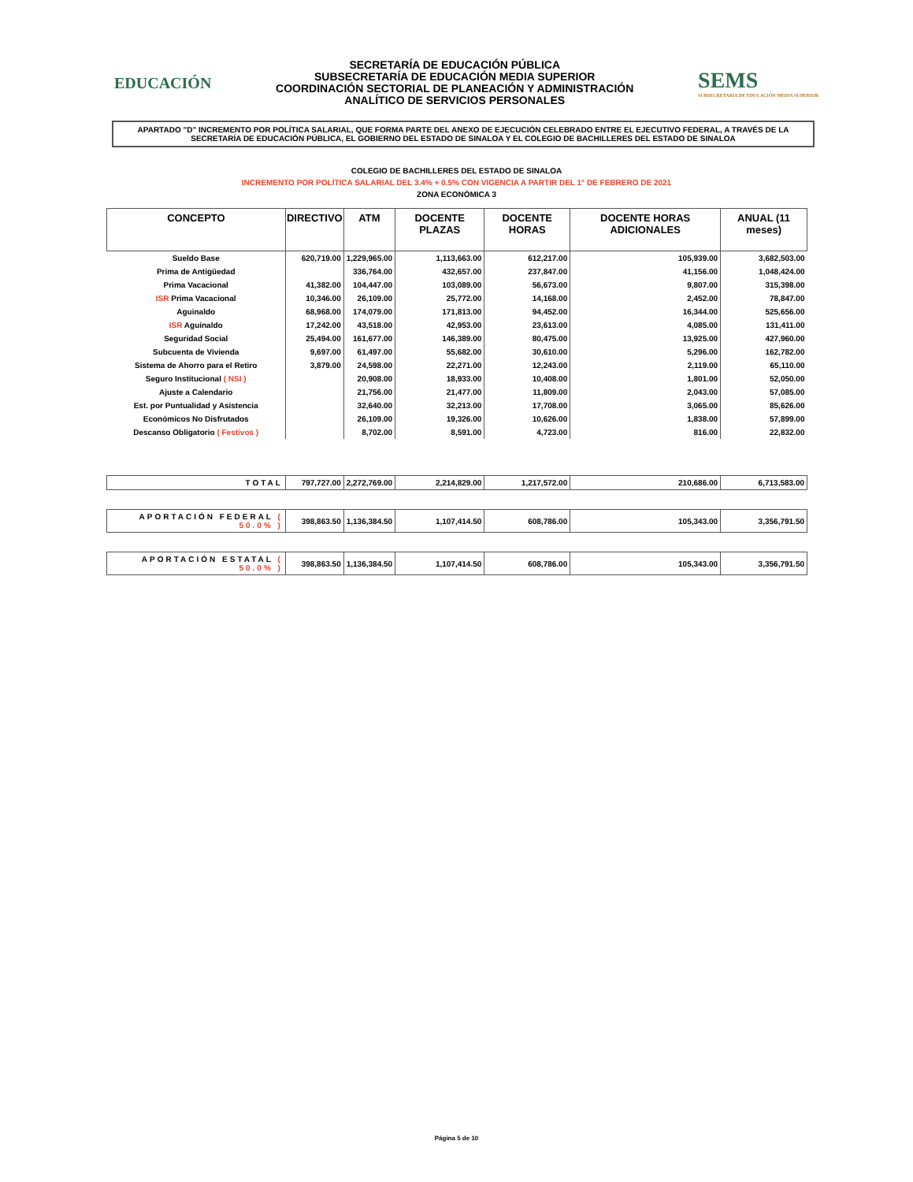EDUCACIÓN
SECRETARÍA DE EDUCACIÓN PÚBLICA
SUBSECRETARÍA DE EDUCACIÓN MEDIA SUPERIOR
COORDINACIÓN SECTORIAL DE PLANEACIÓN Y ADMINISTRACIÓN
ANALÍTICO DE SERVICIOS PERSONALES
SEMS
SUBSECRETARÍA DE EDUCACIÓN MEDIA SUPERIOR
APARTADO "D" INCREMENTO POR POLÍTICA SALARIAL, QUE FORMA PARTE DEL ANEXO DE EJECUCIÓN CELEBRADO ENTRE EL EJECUTIVO FEDERAL, A TRAVÉS DE LA SECRETARÍA DE EDUCACIÓN PÚBLICA, EL GOBIERNO DEL ESTADO DE SINALOA Y EL COLEGIO DE BACHILLERES DEL ESTADO DE SINALOA
COLEGIO DE BACHILLERES DEL ESTADO DE SINALOA
INCREMENTO POR POLÍTICA SALARIAL DEL 3.4% + 0.5% CON VIGENCIA A PARTIR DEL 1° DE FEBRERO DE 2021
ZONA ECONÓMICA 3
| CONCEPTO | DIRECTIVO | ATM | DOCENTE PLAZAS | DOCENTE HORAS | DOCENTE HORAS ADICIONALES | ANUAL (11 meses) |
| --- | --- | --- | --- | --- | --- | --- |
| Sueldo Base | 620,719.00 | 1,229,965.00 | 1,113,663.00 | 612,217.00 | 105,939.00 | 3,682,503.00 |
| Prima de Antigüedad | | 336,764.00 | 432,657.00 | 237,847.00 | 41,156.00 | 1,048,424.00 |
| Prima Vacacional | 41,382.00 | 104,447.00 | 103,089.00 | 56,673.00 | 9,807.00 | 315,398.00 |
| ISR Prima Vacacional | 10,346.00 | 26,109.00 | 25,772.00 | 14,168.00 | 2,452.00 | 78,847.00 |
| Aguinaldo | 68,968.00 | 174,079.00 | 171,813.00 | 94,452.00 | 16,344.00 | 525,656.00 |
| ISR Aguinaldo | 17,242.00 | 43,518.00 | 42,953.00 | 23,613.00 | 4,085.00 | 131,411.00 |
| Seguridad Social | 25,494.00 | 161,677.00 | 146,389.00 | 80,475.00 | 13,925.00 | 427,960.00 |
| Subcuenta de Vivienda | 9,697.00 | 61,497.00 | 55,682.00 | 30,610.00 | 5,296.00 | 162,782.00 |
| Sistema de Ahorro para el Retiro | 3,879.00 | 24,598.00 | 22,271.00 | 12,243.00 | 2,119.00 | 65,110.00 |
| Seguro Institucional ( NSI ) | | 20,908.00 | 18,933.00 | 10,408.00 | 1,801.00 | 52,050.00 |
| Ajuste a Calendario | | 21,756.00 | 21,477.00 | 11,809.00 | 2,043.00 | 57,085.00 |
| Est. por Puntualidad y Asistencia | | 32,640.00 | 32,213.00 | 17,708.00 | 3,065.00 | 85,626.00 |
| Económicos No Disfrutados | | 26,109.00 | 19,326.00 | 10,626.00 | 1,838.00 | 57,899.00 |
| Descanso Obligatorio ( Festivos ) | | 8,702.00 | 8,591.00 | 4,723.00 | 816.00 | 22,832.00 |
| TOTAL | 797,727.00 | 2,272,769.00 | 2,214,829.00 | 1,217,572.00 | 210,686.00 | 6,713,583.00 |
| APORTACIÓN FEDERAL ( 50.0% ) | 398,863.50 | 1,136,384.50 | 1,107,414.50 | 608,786.00 | 105,343.00 | 3,356,791.50 |
| APORTACIÓN ESTATAL ( 50.0% ) | 398,863.50 | 1,136,384.50 | 1,107,414.50 | 608,786.00 | 105,343.00 | 3,356,791.50 |
Página 5 de 10